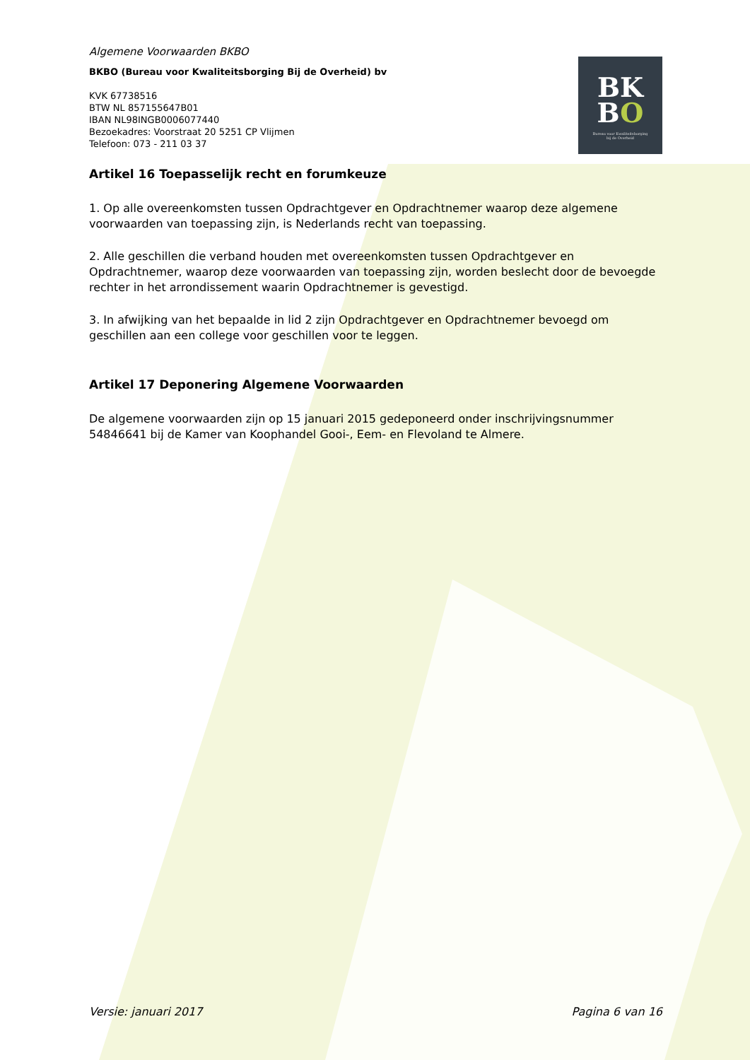BK
BO
Bureau voor Kwaliteitsborging
bij de Overheid
Algemene Voorwaarden BKBO
BKBO (Bureau voor Kwaliteitsborging Bij de Overheid) bv
KVK 67738516
BTW NL 857155647B01
IBAN NL98INGB0006077440
Bezoekadres: Voorstraat 20 5251 CP Vlijmen
Telefoon: 073 - 211 03 37
Artikel 16 Toepasselijk recht en forumkeuze
1. Op alle overeenkomsten tussen Opdrachtgever en Opdrachtnemer waarop deze algemene voorwaarden van toepassing zijn, is Nederlands recht van toepassing.
2. Alle geschillen die verband houden met overeenkomsten tussen Opdrachtgever en Opdrachtnemer, waarop deze voorwaarden van toepassing zijn, worden beslecht door de bevoegde rechter in het arrondissement waarin Opdrachtnemer is gevestigd.
3. In afwijking van het bepaalde in lid 2 zijn Opdrachtgever en Opdrachtnemer bevoegd om geschillen aan een college voor geschillen voor te leggen.
Artikel 17 Deponering Algemene Voorwaarden
De algemene voorwaarden zijn op 15 januari 2015 gedeponeerd onder inschrijvingsnummer 54846641 bij de Kamer van Koophandel Gooi-, Eem- en Flevoland te Almere.
Versie: januari 2017 Pagina 6 van 16